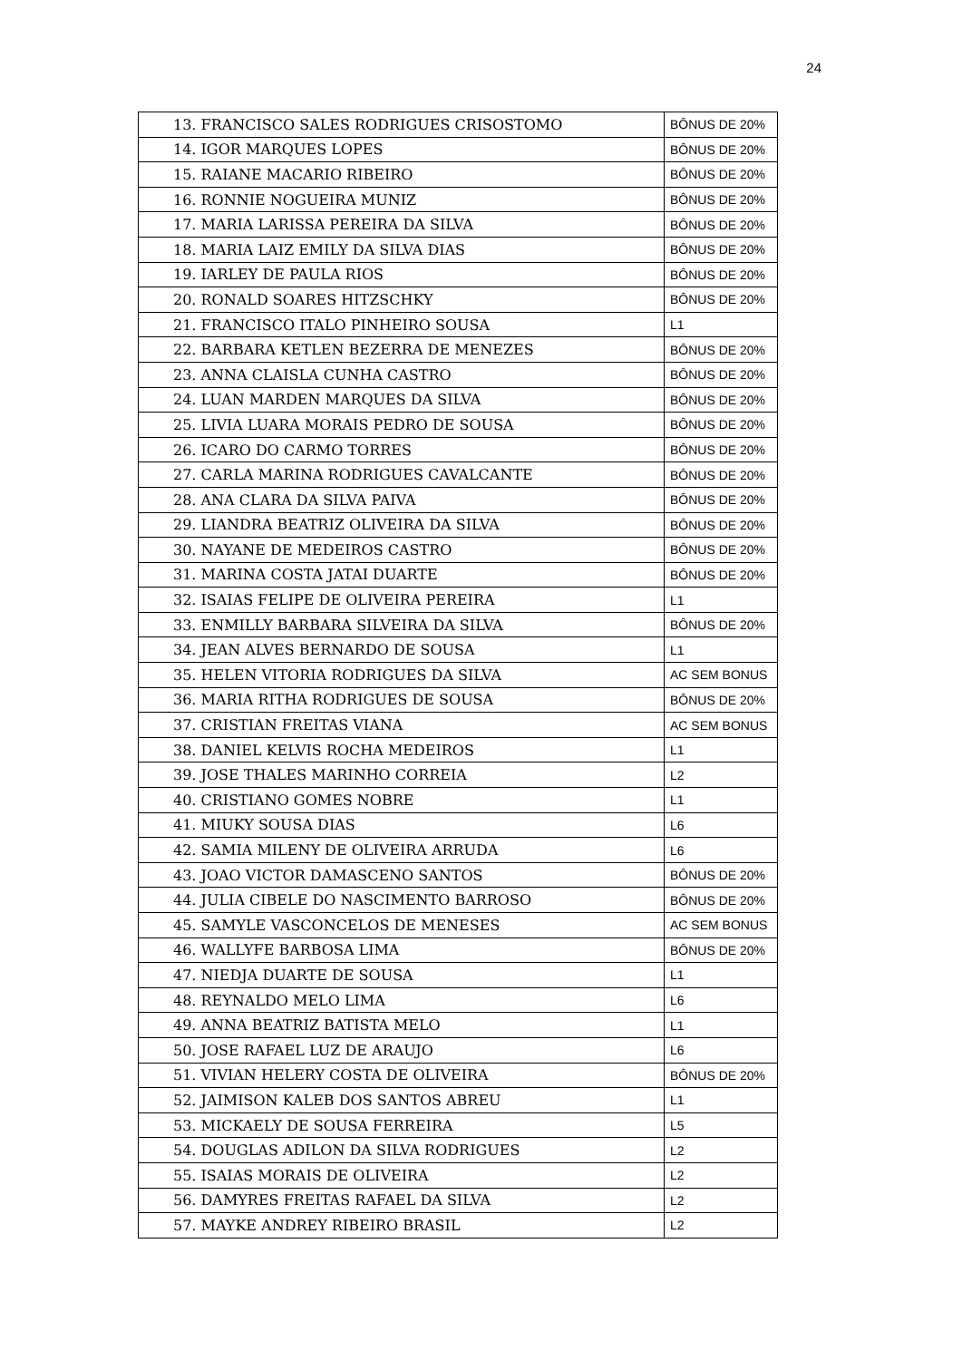24
| 13. FRANCISCO SALES RODRIGUES CRISOSTOMO | BÔNUS DE 20% |
| 14. IGOR MARQUES LOPES | BÔNUS DE 20% |
| 15. RAIANE MACARIO RIBEIRO | BÔNUS DE 20% |
| 16. RONNIE NOGUEIRA MUNIZ | BÔNUS DE 20% |
| 17. MARIA LARISSA PEREIRA DA SILVA | BÔNUS DE 20% |
| 18. MARIA LAIZ EMILY DA SILVA DIAS | BÔNUS DE 20% |
| 19. IARLEY DE PAULA RIOS | BÔNUS DE 20% |
| 20. RONALD SOARES HITZSCHKY | BÔNUS DE 20% |
| 21. FRANCISCO ITALO PINHEIRO SOUSA | L1 |
| 22. BARBARA KETLEN BEZERRA DE MENEZES | BÔNUS DE 20% |
| 23. ANNA CLAISLA CUNHA CASTRO | BÔNUS DE 20% |
| 24. LUAN MARDEN MARQUES DA SILVA | BÔNUS DE 20% |
| 25. LIVIA LUARA MORAIS PEDRO DE SOUSA | BÔNUS DE 20% |
| 26. ICARO DO CARMO TORRES | BÔNUS DE 20% |
| 27. CARLA MARINA RODRIGUES CAVALCANTE | BÔNUS DE 20% |
| 28. ANA CLARA DA SILVA PAIVA | BÔNUS DE 20% |
| 29. LIANDRA BEATRIZ OLIVEIRA DA SILVA | BÔNUS DE 20% |
| 30. NAYANE DE MEDEIROS CASTRO | BÔNUS DE 20% |
| 31. MARINA COSTA JATAI DUARTE | BÔNUS DE 20% |
| 32. ISAIAS FELIPE DE OLIVEIRA PEREIRA | L1 |
| 33. ENMILLY BARBARA SILVEIRA DA SILVA | BÔNUS DE 20% |
| 34. JEAN ALVES BERNARDO DE SOUSA | L1 |
| 35. HELEN VITORIA RODRIGUES DA SILVA | AC SEM BONUS |
| 36. MARIA RITHA RODRIGUES DE SOUSA | BÔNUS DE 20% |
| 37. CRISTIAN FREITAS VIANA | AC SEM BONUS |
| 38. DANIEL KELVIS ROCHA MEDEIROS | L1 |
| 39. JOSE THALES MARINHO CORREIA | L2 |
| 40. CRISTIANO GOMES NOBRE | L1 |
| 41. MIUKY SOUSA DIAS | L6 |
| 42. SAMIA MILENY DE OLIVEIRA ARRUDA | L6 |
| 43. JOAO VICTOR DAMASCENO SANTOS | BÔNUS DE 20% |
| 44. JULIA CIBELE DO NASCIMENTO BARROSO | BÔNUS DE 20% |
| 45. SAMYLE VASCONCELOS DE MENESES | AC SEM BONUS |
| 46. WALLYFE BARBOSA LIMA | BÔNUS DE 20% |
| 47. NIEDJA DUARTE DE SOUSA | L1 |
| 48. REYNALDO MELO LIMA | L6 |
| 49. ANNA BEATRIZ BATISTA MELO | L1 |
| 50. JOSE RAFAEL LUZ DE ARAUJO | L6 |
| 51. VIVIAN HELERY COSTA DE OLIVEIRA | BÔNUS DE 20% |
| 52. JAIMISON KALEB DOS SANTOS ABREU | L1 |
| 53. MICKAELY DE SOUSA FERREIRA | L5 |
| 54. DOUGLAS ADILON DA SILVA RODRIGUES | L2 |
| 55. ISAIAS MORAIS DE OLIVEIRA | L2 |
| 56. DAMYRES FREITAS RAFAEL DA SILVA | L2 |
| 57. MAYKE ANDREY RIBEIRO BRASIL | L2 |